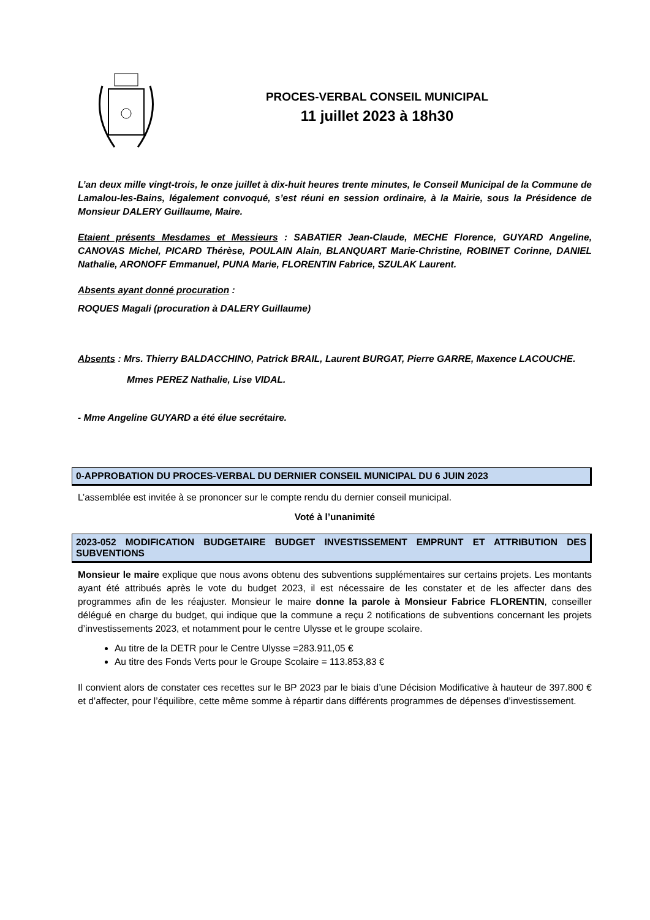PROCES-VERBAL CONSEIL MUNICIPAL
11 juillet 2023 à 18h30
L’an deux mille vingt-trois, le onze juillet à dix-huit heures trente minutes, le Conseil Municipal de la Commune de Lamalou-les-Bains, légalement convoqué, s’est réuni en session ordinaire, à la Mairie, sous la Présidence de Monsieur DALERY Guillaume, Maire.
Etaient présents Mesdames et Messieurs : SABATIER Jean-Claude, MECHE Florence, GUYARD Angeline, CANOVAS Michel, PICARD Thérèse, POULAIN Alain, BLANQUART Marie-Christine, ROBINET Corinne, DANIEL Nathalie, ARONOFF Emmanuel, PUNA Marie, FLORENTIN Fabrice, SZULAK Laurent.
Absents ayant donné procuration :
ROQUES Magali (procuration à DALERY Guillaume)
Absents : Mrs. Thierry BALDACCHINO, Patrick BRAIL, Laurent BURGAT, Pierre GARRE, Maxence LACOUCHE.
Mmes PEREZ Nathalie, Lise VIDAL.
- Mme Angeline GUYARD a été élue secrétaire.
0-APPROBATION DU PROCES-VERBAL DU DERNIER CONSEIL MUNICIPAL DU 6 JUIN 2023
L’assemblée est invitée à se prononcer sur le compte rendu du dernier conseil municipal.
Voté à l’unanimité
2023-052 MODIFICATION BUDGETAIRE BUDGET INVESTISSEMENT EMPRUNT ET ATTRIBUTION DES SUBVENTIONS
Monsieur le maire explique que nous avons obtenu des subventions supplémentaires sur certains projets. Les montants ayant été attribués après le vote du budget 2023, il est nécessaire de les constater et de les affecter dans des programmes afin de les réajuster. Monsieur le maire donne la parole à Monsieur Fabrice FLORENTIN, conseiller délégué en charge du budget, qui indique que la commune a reçu 2 notifications de subventions concernant les projets d’investissements 2023, et notamment pour le centre Ulysse et le groupe scolaire.
Au titre de la DETR pour le Centre Ulysse =283.911,05 €
Au titre des Fonds Verts pour le Groupe Scolaire = 113.853,83 €
Il convient alors de constater ces recettes sur le BP 2023 par le biais d’une Décision Modificative à hauteur de 397.800 € et d’affecter, pour l’équilibre, cette même somme à répartir dans différents programmes de dépenses d’investissement.